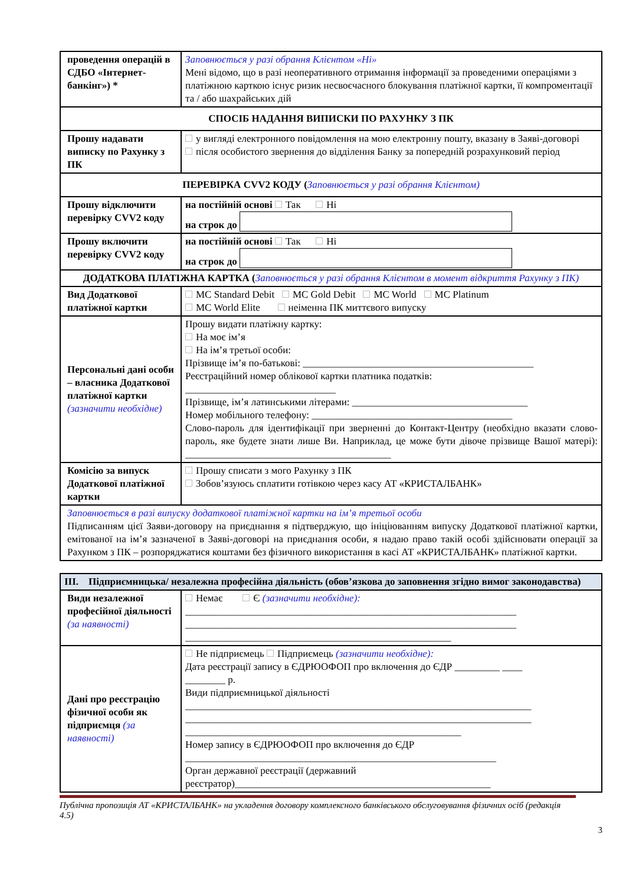| проведення операцій в СДБО «Інтернет-банкінг») * | Заповнюється у разі обрання Клієнтом «Ні» Мені відомо, що в разі неоперативного отримання інформації за проведеними операціями з платіжною карткою існує ризик несвоєчасного блокування платіжної картки, її компроментації та / або шахрайських дій |
| СПОСІБ НАДАННЯ ВИПИСКИ ПО РАХУНКУ З ПК | |
| Прошу надавати виписку по Рахунку з ПК | у вигляді електронного повідомлення на мою електронну пошту, вказану в Заяві-договорі після особистого звернення до відділення Банку за попередній розрахунковий період |
| ПЕРЕВІРКА CVV2 КОДУ ( Заповнюється у разі обрання Клієнтом) | |
| Прошу відключити перевірку CVV2 коду | на постійній основі Так Ні на строк до |
| Прошу включити перевірку CVV2 коду | на постійній основі Так Ні на строк до |
| ДОДАТКОВА ПЛАТІЖНА КАРТКА ( Заповнюється у разі обрання Клієнтом в момент відкриття Рахунку з ПК) | |
| Вид Додаткової платіжної картки | MC Standard Debit MC Gold Debit MC World MC Platinum MC World Elite неіменна ПК миттєвого випуску |
| Персональні дані особи – власника Додаткової платіжної картки (зазначити необхідне) | Прошу видати платіжну картку: На моє ім’я На ім’я третьої особи: Прізвище ім’я по-батькові: ______________________________________________ Реєстраційний номер облікової картки платника податків: ______________________________ Прізвище, ім’я латинськими літерами: ___________________________________ Номер мобільного телефону: ________________________________________ Слово-пароль для ідентифікації при зверненні до Контакт-Центру (необхідно вказати слово-пароль, яке будете знати лише Ви. Наприклад, це може бути дівоче прізвище Вашої матері): _________________________________________ |
| Комісію за випуск Додаткової платіжної картки | Прошу списати з мого Рахунку з ПК Зобов’язуюсь сплатити готівкою через касу АТ «КРИСТАЛБАНК» |
| Заповнюється в разі випуску додаткової платіжної картки на ім’я третьої особи Підписанням цієї Заяви-договору на приєднання я підтверджую, що ініціюванням випуску Додаткової платіжної картки, емітованої на ім’я зазначеної в Заяві-договорі на приєднання особи, я надаю право такій особі здійснювати операції за Рахунком з ПК – розпоряджатися коштами без фізичного використання в касі АТ «КРИСТАЛБАНК» платіжної картки. | |
| III. Підприємницька/ незалежна професійна діяльність (обов’язкова до заповнення згідно вимог законодавства) | |
| Види незалежної професійної діяльності (за наявності) | Немає Є (зазначити необхідне): __________________________________________________________________ __________________________________________________________________ _____________________________________________________ |
| Дані про реєстрацію фізичної особи як підприємця (за наявності) | Не підприємець Підприємець (зазначити необхідне): Дата реєстрації запису в ЄДРЮОФОП про включення до ЄДР _________ ____ ________ р. Види підприємницької діяльності _____________________________________________________________________ _____________________________________________________________________ _______________________________________________________ Номер запису в ЄДРЮОФОП про включення до ЄДР ______________________________________________________________ Орган державної реєстрації (державний реєстратор)___________________________________________________ |
Публічна пропозиція АТ «КРИСТАЛБАНК» на укладення договору комплексного банківського обслуговування фізичних осіб (редакція 4.5)
3